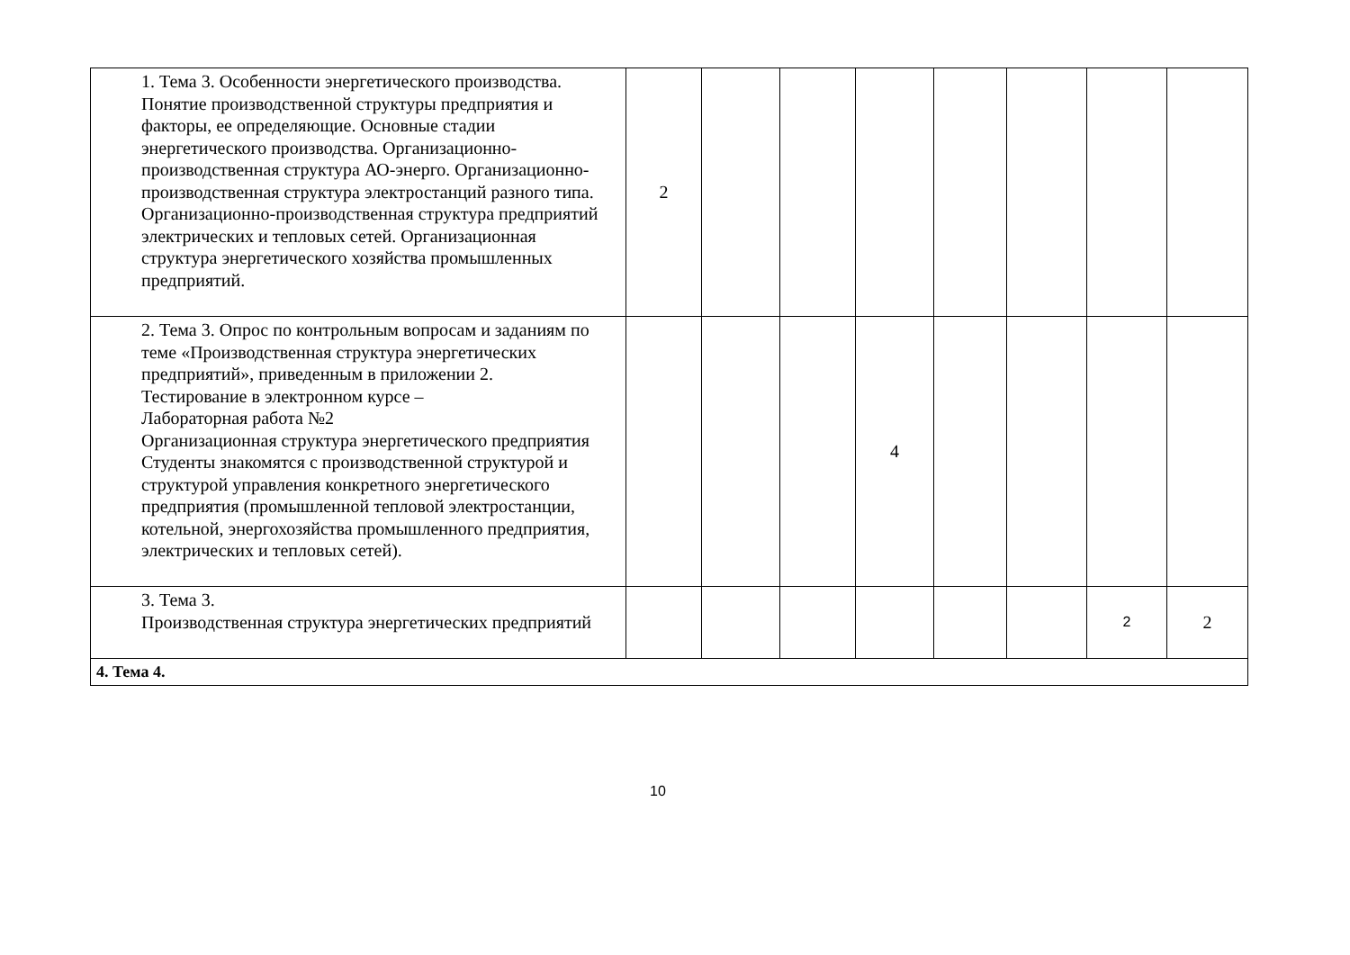| 1. Тема 3. Особенности энергетического производства. Понятие производственной структуры предприятия и факторы, ее определяющие. Основные стадии энергетического производства. Организационно-производственная структура АО-энерго. Организационно-производственная структура электростанций разного типа. Организационно-производственная структура предприятий электрических и тепловых сетей. Организационная структура энергетического хозяйства промышленных предприятий. | 2 | | | | | | | |
| 2. Тема 3. Опрос по контрольным вопросам и заданиям по теме «Производственная структура энергетических предприятий», приведенным в приложении 2. Тестирование в электронном курсе – Лабораторная работа №2 Организационная структура энергетического предприятия Студенты знакомятся с производственной структурой и структурой управления конкретного энергетического предприятия (промышленной тепловой электростанции, котельной, энергохозяйства промышленного предприятия, электрических и тепловых сетей). | | | | 4 | | | | |
| 3. Тема 3. Производственная структура энергетических предприятий | | | | | | | 2 | 2 |
| 4. Тема 4. | | | | | | | | |
10